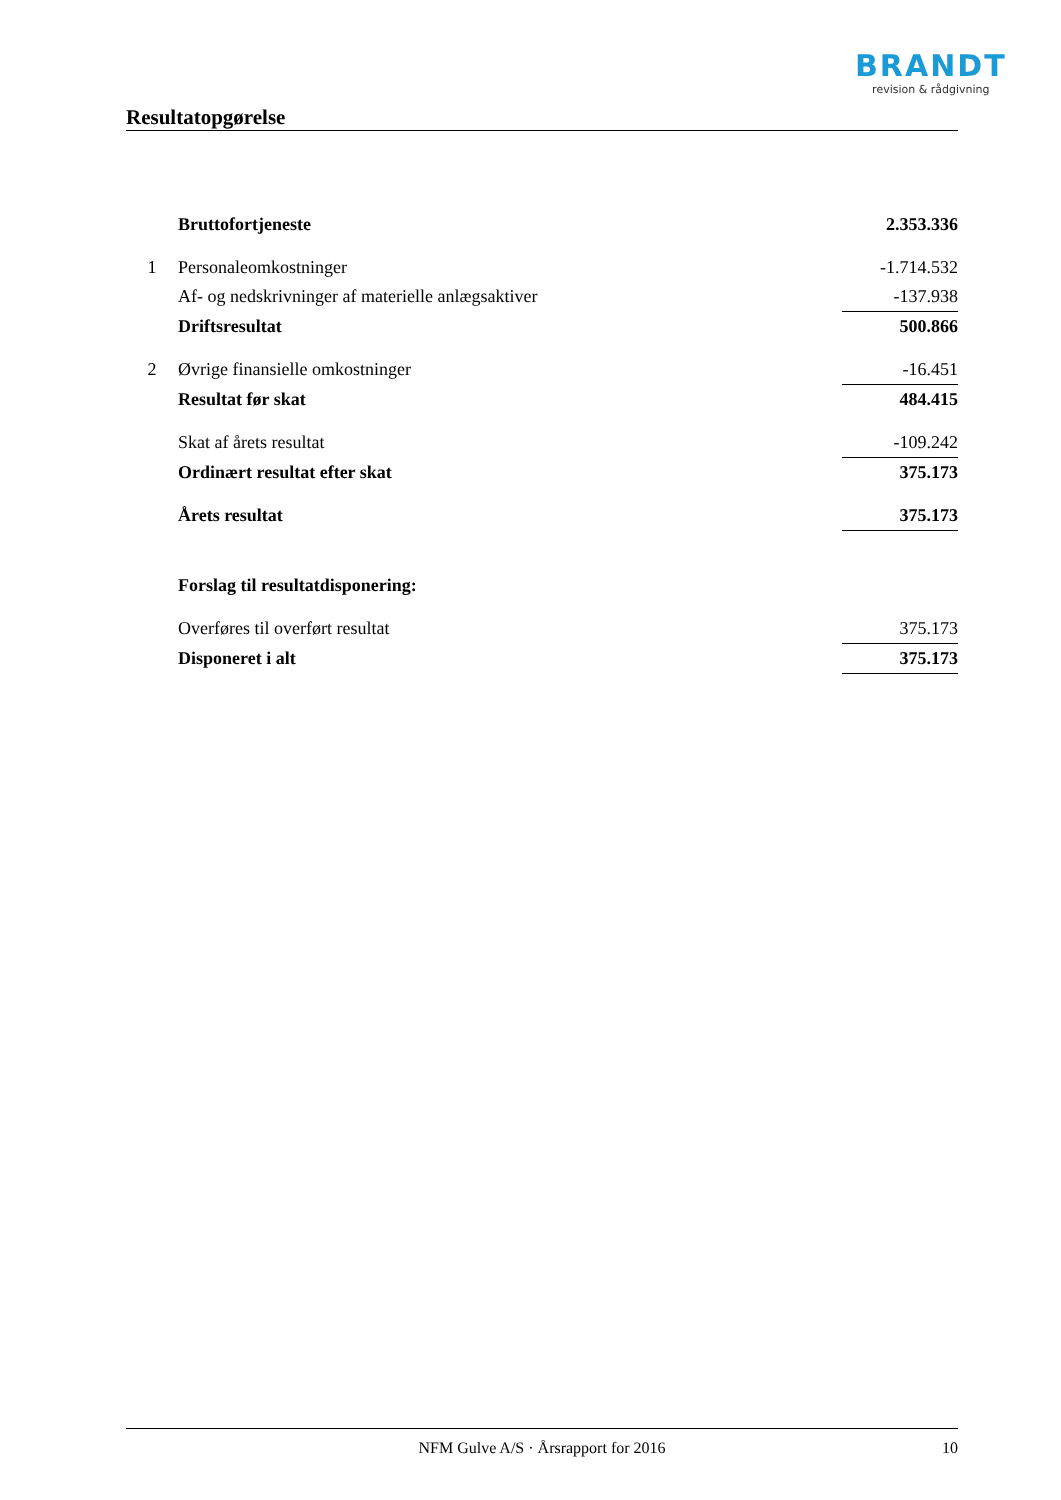BRANDT
revision & rådgivning
Resultatopgørelse
| | Bruttofortjeneste | 2.353.336 |
| 1 | Personaleomkostninger | -1.714.532 |
| | Af- og nedskrivninger af materielle anlægsaktiver | -137.938 |
| | Driftsresultat | 500.866 |
| 2 | Øvrige finansielle omkostninger | -16.451 |
| | Resultat før skat | 484.415 |
| | Skat af årets resultat | -109.242 |
| | Ordinært resultat efter skat | 375.173 |
| | Årets resultat | 375.173 |
| | Forslag til resultatdisponering: | |
| | Overføres til overført resultat | 375.173 |
| | Disponeret i alt | 375.173 |
NFM Gulve A/S · Årsrapport for 2016 10